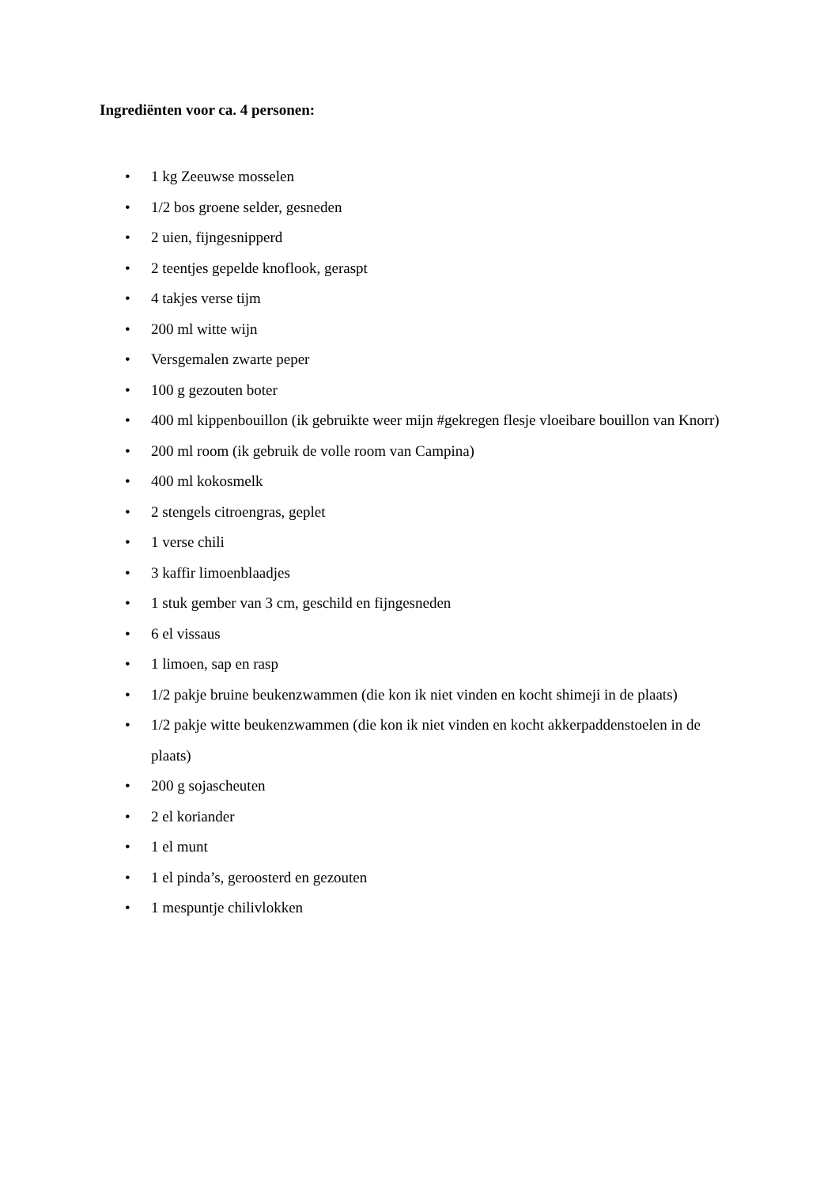Ingrediënten voor ca. 4 personen:
• 1 kg Zeeuwse mosselen
• 1/2 bos groene selder, gesneden
• 2 uien, fijngesnipperd
• 2 teentjes gepelde knoflook, geraspt
• 4 takjes verse tijm
• 200 ml witte wijn
• Versgemalen zwarte peper
• 100 g gezouten boter
• 400 ml kippenbouillon (ik gebruikte weer mijn #gekregen flesje vloeibare bouillon van Knorr)
• 200 ml room (ik gebruik de volle room van Campina)
• 400 ml kokosmelk
• 2 stengels citroengras, geplet
• 1 verse chili
• 3 kaffir limoenblaadjes
• 1 stuk gember van 3 cm, geschild en fijngesneden
• 6 el vissaus
• 1 limoen, sap en rasp
• 1/2 pakje bruine beukenzwammen (die kon ik niet vinden en kocht shimeji in de plaats)
• 1/2 pakje witte beukenzwammen (die kon ik niet vinden en kocht akkerpaddenstoelen in de plaats)
• 200 g sojascheuten
• 2 el koriander
• 1 el munt
• 1 el pinda’s, geroosterd en gezouten
• 1 mespuntje chilivlokken